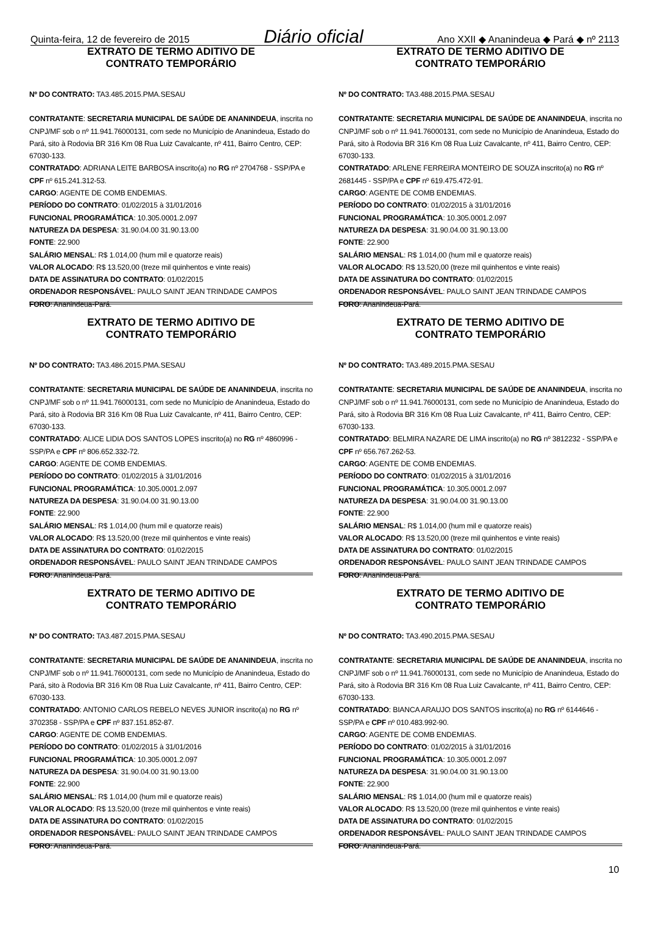Quinta-feira, 12 de fevereiro de 2015 Diário oficial Ano XXII ◆ Ananindeua ◆ Pará ◆ nº 2113
EXTRATO DE TERMO ADITIVO DE
CONTRATO TEMPORÁRIO
Nº DO CONTRATO: TA3.485.2015.PMA.SESAU
CONTRATANTE: SECRETARIA MUNICIPAL DE SAÚDE DE ANANINDEUA, inscrita no CNPJ/MF sob o nº 11.941.76000131, com sede no Município de Ananindeua, Estado do Pará, sito à Rodovia BR 316 Km 08 Rua Luiz Cavalcante, nº 411, Bairro Centro, CEP: 67030-133.
CONTRATADO: ADRIANA LEITE BARBOSA inscrito(a) no RG nº 2704768 - SSP/PA e CPF nº 615.241.312-53.
CARGO: AGENTE DE COMB ENDEMIAS.
PERÍODO DO CONTRATO: 01/02/2015 à 31/01/2016
FUNCIONAL PROGRAMÁTICA: 10.305.0001.2.097
NATUREZA DA DESPESA: 31.90.04.00 31.90.13.00
FONTE: 22.900
SALÁRIO MENSAL: R$ 1.014,00 (hum mil e quatorze reais)
VALOR ALOCADO: R$ 13.520,00 (treze mil quinhentos e vinte reais)
DATA DE ASSINATURA DO CONTRATO: 01/02/2015
ORDENADOR RESPONSÁVEL: PAULO SAINT JEAN TRINDADE CAMPOS
FORO: Ananindeua-Pará.
EXTRATO DE TERMO ADITIVO DE
CONTRATO TEMPORÁRIO
Nº DO CONTRATO: TA3.486.2015.PMA.SESAU
CONTRATANTE: SECRETARIA MUNICIPAL DE SAÚDE DE ANANINDEUA, inscrita no CNPJ/MF sob o nº 11.941.76000131, com sede no Município de Ananindeua, Estado do Pará, sito à Rodovia BR 316 Km 08 Rua Luiz Cavalcante, nº 411, Bairro Centro, CEP: 67030-133.
CONTRATADO: ALICE LIDIA DOS SANTOS LOPES inscrito(a) no RG nº 4860996 - SSP/PA e CPF nº 806.652.332-72.
CARGO: AGENTE DE COMB ENDEMIAS.
PERÍODO DO CONTRATO: 01/02/2015 à 31/01/2016
FUNCIONAL PROGRAMÁTICA: 10.305.0001.2.097
NATUREZA DA DESPESA: 31.90.04.00 31.90.13.00
FONTE: 22.900
SALÁRIO MENSAL: R$ 1.014,00 (hum mil e quatorze reais)
VALOR ALOCADO: R$ 13.520,00 (treze mil quinhentos e vinte reais)
DATA DE ASSINATURA DO CONTRATO: 01/02/2015
ORDENADOR RESPONSÁVEL: PAULO SAINT JEAN TRINDADE CAMPOS
FORO: Ananindeua-Pará.
EXTRATO DE TERMO ADITIVO DE
CONTRATO TEMPORÁRIO
Nº DO CONTRATO: TA3.487.2015.PMA.SESAU
CONTRATANTE: SECRETARIA MUNICIPAL DE SAÚDE DE ANANINDEUA, inscrita no CNPJ/MF sob o nº 11.941.76000131, com sede no Município de Ananindeua, Estado do Pará, sito à Rodovia BR 316 Km 08 Rua Luiz Cavalcante, nº 411, Bairro Centro, CEP: 67030-133.
CONTRATADO: ANTONIO CARLOS REBELO NEVES JUNIOR inscrito(a) no RG nº 3702358 - SSP/PA e CPF nº 837.151.852-87.
CARGO: AGENTE DE COMB ENDEMIAS.
PERÍODO DO CONTRATO: 01/02/2015 à 31/01/2016
FUNCIONAL PROGRAMÁTICA: 10.305.0001.2.097
NATUREZA DA DESPESA: 31.90.04.00 31.90.13.00
FONTE: 22.900
SALÁRIO MENSAL: R$ 1.014,00 (hum mil e quatorze reais)
VALOR ALOCADO: R$ 13.520,00 (treze mil quinhentos e vinte reais)
DATA DE ASSINATURA DO CONTRATO: 01/02/2015
ORDENADOR RESPONSÁVEL: PAULO SAINT JEAN TRINDADE CAMPOS
FORO: Ananindeua-Pará.
EXTRATO DE TERMO ADITIVO DE
CONTRATO TEMPORÁRIO
Nº DO CONTRATO: TA3.488.2015.PMA.SESAU
CONTRATANTE: SECRETARIA MUNICIPAL DE SAÚDE DE ANANINDEUA, inscrita no CNPJ/MF sob o nº 11.941.76000131, com sede no Município de Ananindeua, Estado do Pará, sito à Rodovia BR 316 Km 08 Rua Luiz Cavalcante, nº 411, Bairro Centro, CEP: 67030-133.
CONTRATADO: ARLENE FERREIRA MONTEIRO DE SOUZA inscrito(a) no RG nº 2681445 - SSP/PA e CPF nº 619.475.472-91.
CARGO: AGENTE DE COMB ENDEMIAS.
PERÍODO DO CONTRATO: 01/02/2015 à 31/01/2016
FUNCIONAL PROGRAMÁTICA: 10.305.0001.2.097
NATUREZA DA DESPESA: 31.90.04.00 31.90.13.00
FONTE: 22.900
SALÁRIO MENSAL: R$ 1.014,00 (hum mil e quatorze reais)
VALOR ALOCADO: R$ 13.520,00 (treze mil quinhentos e vinte reais)
DATA DE ASSINATURA DO CONTRATO: 01/02/2015
ORDENADOR RESPONSÁVEL: PAULO SAINT JEAN TRINDADE CAMPOS
FORO: Ananindeua-Pará.
EXTRATO DE TERMO ADITIVO DE
CONTRATO TEMPORÁRIO
Nº DO CONTRATO: TA3.489.2015.PMA.SESAU
CONTRATANTE: SECRETARIA MUNICIPAL DE SAÚDE DE ANANINDEUA, inscrita no CNPJ/MF sob o nº 11.941.76000131, com sede no Município de Ananindeua, Estado do Pará, sito à Rodovia BR 316 Km 08 Rua Luiz Cavalcante, nº 411, Bairro Centro, CEP: 67030-133.
CONTRATADO: BELMIRA NAZARE DE LIMA inscrito(a) no RG nº 3812232 - SSP/PA e CPF nº 656.767.262-53.
CARGO: AGENTE DE COMB ENDEMIAS.
PERÍODO DO CONTRATO: 01/02/2015 à 31/01/2016
FUNCIONAL PROGRAMÁTICA: 10.305.0001.2.097
NATUREZA DA DESPESA: 31.90.04.00 31.90.13.00
FONTE: 22.900
SALÁRIO MENSAL: R$ 1.014,00 (hum mil e quatorze reais)
VALOR ALOCADO: R$ 13.520,00 (treze mil quinhentos e vinte reais)
DATA DE ASSINATURA DO CONTRATO: 01/02/2015
ORDENADOR RESPONSÁVEL: PAULO SAINT JEAN TRINDADE CAMPOS
FORO: Ananindeua-Pará.
EXTRATO DE TERMO ADITIVO DE
CONTRATO TEMPORÁRIO
Nº DO CONTRATO: TA3.490.2015.PMA.SESAU
CONTRATANTE: SECRETARIA MUNICIPAL DE SAÚDE DE ANANINDEUA, inscrita no CNPJ/MF sob o nº 11.941.76000131, com sede no Município de Ananindeua, Estado do Pará, sito à Rodovia BR 316 Km 08 Rua Luiz Cavalcante, nº 411, Bairro Centro, CEP: 67030-133.
CONTRATADO: BIANCA ARAUJO DOS SANTOS inscrito(a) no RG nº 6144646 - SSP/PA e CPF nº 010.483.992-90.
CARGO: AGENTE DE COMB ENDEMIAS.
PERÍODO DO CONTRATO: 01/02/2015 à 31/01/2016
FUNCIONAL PROGRAMÁTICA: 10.305.0001.2.097
NATUREZA DA DESPESA: 31.90.04.00 31.90.13.00
FONTE: 22.900
SALÁRIO MENSAL: R$ 1.014,00 (hum mil e quatorze reais)
VALOR ALOCADO: R$ 13.520,00 (treze mil quinhentos e vinte reais)
DATA DE ASSINATURA DO CONTRATO: 01/02/2015
ORDENADOR RESPONSÁVEL: PAULO SAINT JEAN TRINDADE CAMPOS
FORO: Ananindeua-Pará.
10